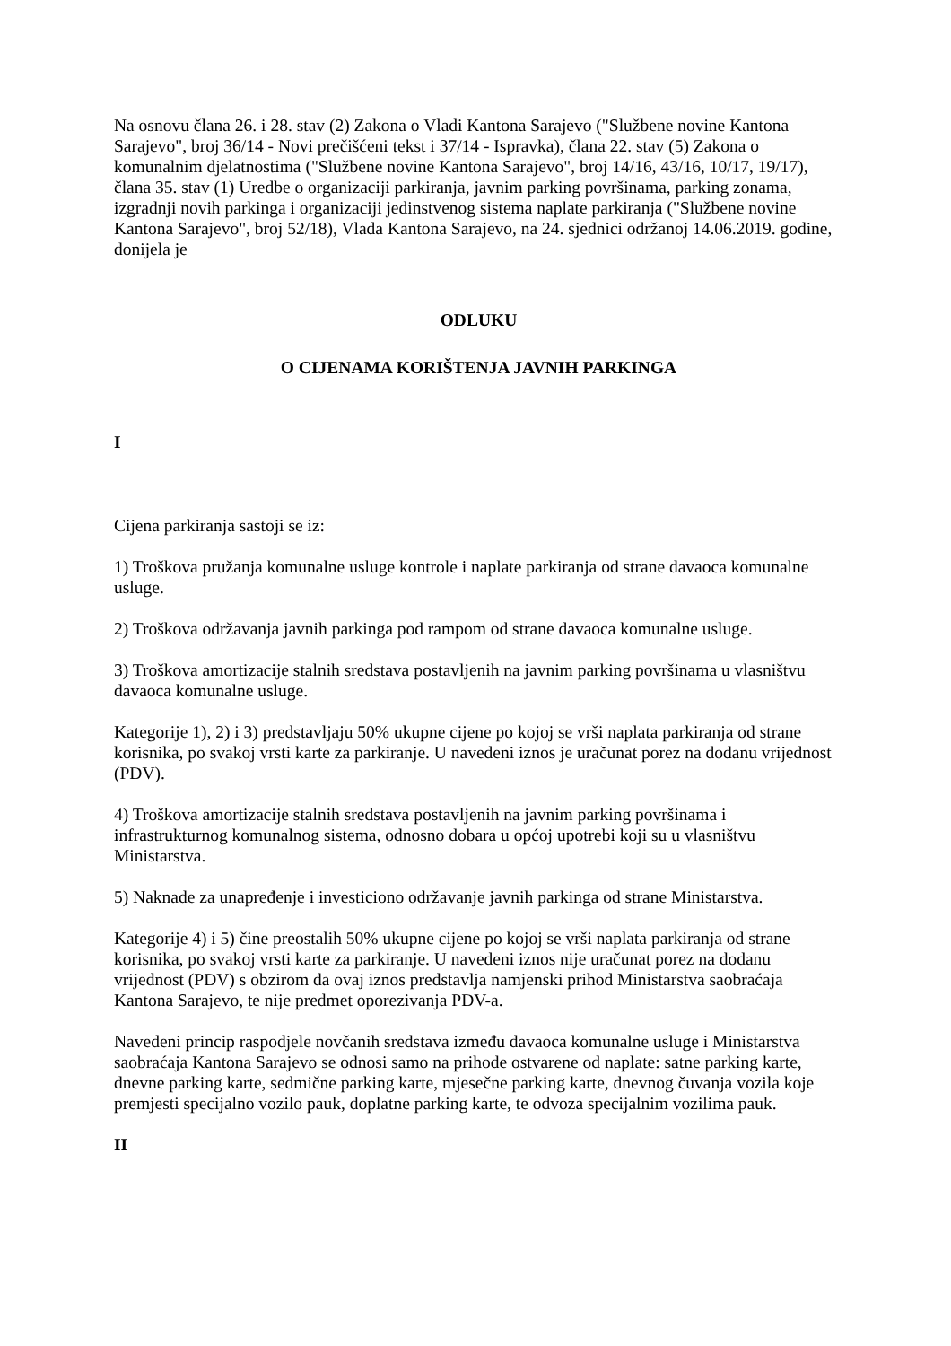Na osnovu člana 26. i 28. stav (2) Zakona o Vladi Kantona Sarajevo ("Službene novine Kantona Sarajevo", broj 36/14 - Novi prečišćeni tekst i 37/14 - Ispravka), člana 22. stav (5) Zakona o komunalnim djelatnostima ("Službene novine Kantona Sarajevo", broj 14/16, 43/16, 10/17, 19/17), člana 35. stav (1) Uredbe o organizaciji parkiranja, javnim parking površinama, parking zonama, izgradnji novih parkinga i organizaciji jedinstvenog sistema naplate parkiranja ("Službene novine Kantona Sarajevo", broj 52/18), Vlada Kantona Sarajevo, na 24. sjednici održanoj 14.06.2019. godine, donijela je
ODLUKU
O CIJENAMA KORIŠTENJA JAVNIH PARKINGA
I
Cijena parkiranja sastoji se iz:
1) Troškova pružanja komunalne usluge kontrole i naplate parkiranja od strane davaoca komunalne usluge.
2) Troškova održavanja javnih parkinga pod rampom od strane davaoca komunalne usluge.
3) Troškova amortizacije stalnih sredstava postavljenih na javnim parking površinama u vlasništvu davaoca komunalne usluge.
Kategorije 1), 2) i 3) predstavljaju 50% ukupne cijene po kojoj se vrši naplata parkiranja od strane korisnika, po svakoj vrsti karte za parkiranje. U navedeni iznos je uračunat porez na dodanu vrijednost (PDV).
4) Troškova amortizacije stalnih sredstava postavljenih na javnim parking površinama i infrastrukturnog komunalnog sistema, odnosno dobara u općoj upotrebi koji su u vlasništvu Ministarstva.
5) Naknade za unapređenje i investiciono održavanje javnih parkinga od strane Ministarstva.
Kategorije 4) i 5) čine preostalih 50% ukupne cijene po kojoj se vrši naplata parkiranja od strane korisnika, po svakoj vrsti karte za parkiranje. U navedeni iznos nije uračunat porez na dodanu vrijednost (PDV) s obzirom da ovaj iznos predstavlja namjenski prihod Ministarstva saobraćaja Kantona Sarajevo, te nije predmet oporezivanja PDV-a.
Navedeni princip raspodjele novčanih sredstava između davaoca komunalne usluge i Ministarstva saobraćaja Kantona Sarajevo se odnosi samo na prihode ostvarene od naplate: satne parking karte, dnevne parking karte, sedmične parking karte, mjesečne parking karte, dnevnog čuvanja vozila koje premjesti specijalno vozilo pauk, doplatne parking karte, te odvoza specijalnim vozilima pauk.
II